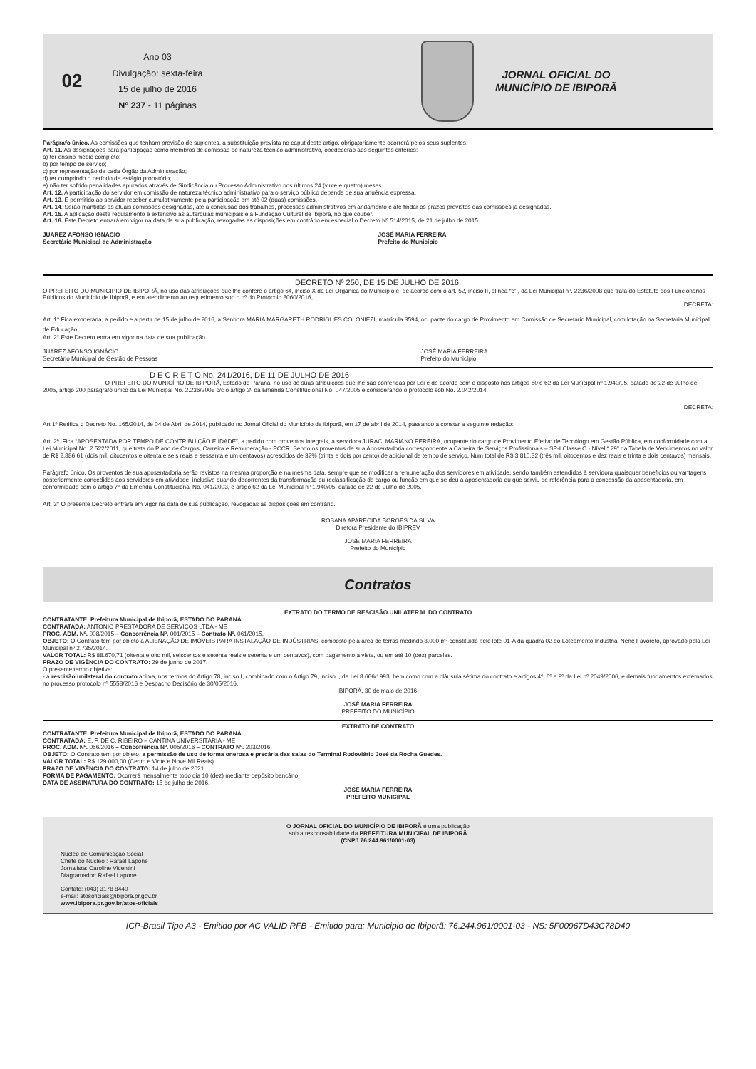02
Ano 03
Divulgação: sexta-feira
15 de julho de 2016
Nº 237 - 11 páginas
JORNAL OFICIAL DO
MUNICÍPIO DE IBIPORÃ
Parágrafo único. As comissões que tenham previsão de suplentes, a substituição prevista no caput deste artigo, obrigatoriamente ocorrerá pelos seus suplentes.
Art. 11. As designações para participação como membros de comissão de natureza técnico administrativo, obedecerão aos seguintes critérios:
a) ter ensino médio completo;
b) por tempo de serviço;
c) por representação de cada Órgão da Administração;
d) ter cumprindo o período de estágio probatório;
e) não ter sofrido penalidades apurados através de Sindicância ou Processo Administrativo nos últimos 24 (vinte e quatro) meses.
Art. 12. A participação do servidor em comissão de natureza técnico administrativo para o serviço público depende de sua anuência expressa.
Art. 13. É permitido ao servidor receber cumulativamente pela participação em até 02 (duas) comissões.
Art. 14. Serão mantidas as atuais comissões designadas, até a conclusão dos trabalhos, processos administrativos em andamento e até findar os prazos previstos das comissões já designadas.
Art. 15. A aplicação deste regulamento é extensivo às autarquias municipais e a Fundação Cultural de Ibiporã, no que couber.
Art. 16. Este Decreto entrará em vigor na data de sua publicação, revogadas as disposições em contrário em especial o Decreto Nº 514/2015, de 21 de julho de 2015.
JUAREZ AFONSO IGNÁCIO
Secretário Municipal de Administração
JOSÉ MARIA FERREIRA
Prefeito do Município
DECRETO Nº 250, DE 15 DE JULHO DE 2016.
O PREFEITO DO MUNICIPIO DE IBIPORÃ, no uso das atribuições que lhe confere o artigo 64, inciso X da Lei Orgânica do Município e, de acordo com o art. 52, inciso II, alínea “c”,, da Lei Municipal nº. 2236/2008 que trata do Estatuto dos Funcionários Públicos do Município de Ibiporã, e em atendimento ao requerimento sob o nº do Protocolo 8060/2016,
DECRETA:
Art. 1° Fica exonerada, a pedido e a partir de 15 de julho de 2016, a Senhora MARIA MARGARETH RODRIGUES COLONIEZI, matrícula 3594, ocupante do cargo de Provimento em Comissão de Secretário Municipal, com lotação na Secretaria Municipal de Educação.
Art. 2° Este Decreto entra em vigor na data de sua publicação.
JUAREZ AFONSO IGNÁCIO
Secretário Municipal de Gestão de Pessoas
JOSÉ MARIA FERREIRA
Prefeito do Município
D E C R E T O No. 241/2016, DE 11 DE JULHO DE 2016
O PREFEITO DO MUNICÍPIO DE IBIPORÃ, Estado do Paraná, no uso de suas atribuições que lhe são conferidas por Lei e de acordo com o disposto nos artigos 60 e 62 da Lei Municipal nº 1.940/05, datado de 22 de Julho de 2005, artigo 200 parágrafo único da Lei Municipal No. 2.236/2008 c/c o artigo 3º da Emenda Constitucional No. 047/2005 e considerando o protocolo sob No. 2.042/2014,
DECRETA:
Art.1º Retifica o Decreto No. 165/2014, de 04 de Abril de 2014, publicado no Jornal Oficial do Município de Ibiporã, em 17 de abril de 2014, passando a constar a seguinte redação:
Art. 2º. Fica “APOSENTADA POR TEMPO DE CONTRIBUIÇÃO E IDADE”, a pedido com proventos integrais, a servidora JURACI MARIANO PEREIRA, ocupante do cargo de Provimento Efetivo de Tecnólogo em Gestão Pública, em conformidade com a Lei Municipal No. 2.522/2011, que trata do Plano de Cargos, Carreira e Remuneração - PCCR. Sendo os proventos de sua Aposentadoria correspondente a Carreira de Serviços Profissionais – SP-I Classe C - Nível “ 29” da Tabela de Vencimentos no valor de R$ 2.886,61 (dois mil, oitocentos e oitenta e seis reais e sessenta e um centavos) acrescidos de 32% (trinta e dois por cento) de adicional de tempo de serviço. Num total de R$ 3.810,32 (três mil, oitocentos e dez reais e trinta e dois centavos) mensais.
Parágrafo único. Os proventos de sua aposentadoria serão revistos na mesma proporção e na mesma data, sempre que se modificar a remuneração dos servidores em atividade, sendo também estendidos à servidora quaisquer benefícios ou vantagens posteriormente concedidos aos servidores em atividade, inclusive quando decorrentes da transformação ou reclassificação do cargo ou função em que se deu a aposentadoria ou que serviu de referência para a concessão da aposentadoria, em conformidade com o artigo 7° da Emenda Constitucional No. 041/2003, e artigo 62 da Lei Municipal nº 1.940/05, datado de 22 de Julho de 2005.
Art. 3° O presente Decreto entrará em vigor na data de sua publicação, revogadas as disposições em contrário.
ROSANA APARECIDA BORGES DA SILVA
Diretora Presidente do IBIPREV
JOSÉ MARIA FERREIRA
Prefeito do Município
Contratos
EXTRATO DO TERMO DE RESCISÃO UNILATERAL DO CONTRATO
CONTRATANTE: Prefeitura Municipal de Ibiporã, ESTADO DO PARANÁ.
CONTRATADA: ANTONIO PRESTADORA DE SERVIÇOS LTDA - ME
PROC. ADM. Nº. 008/2015 – Concorrência Nº. 001/2015 – Contrato Nº. 061/2015.
OBJETO: O Contrato tem por objeto a ALIENAÇÃO DE IMÓVEIS PARA INSTALAÇÃO DE INDÚSTRIAS, composto pela área de terras medindo 3.000 m² constituído pelo lote 01-A da quadra 02 do Loteamento Industrial Nenê Favoreto, aprovado pela Lei Municipal nº 2.735/2014.
VALOR TOTAL: R$ 88.670,71 (oitenta e oito mil, seiscentos e setenta reais e setenta e um centavos), com pagamento a vista, ou em até 10 (dez) parcelas.
PRAZO DE VIGÊNCIA DO CONTRATO: 29 de junho de 2017.
O presente termo objetiva:
- a rescisão unilateral do contrato acima, nos termos do Artigo 78, inciso I, combinado com o Artigo 79, inciso I, da Lei 8.666/1993, bem como com a cláusula sétima do contrato e artigos 4º, 6º e 9º da Lei nº 2049/2006, e demais fundamentos externados no processo protocolo nº 5558/2016 e Despacho Decisório de 30/05/2016.
IBIPORÃ, 30 de maio de 2016.
JOSÉ MARIA FERREIRA
PREFEITO DO MUNICÍPIO
EXTRATO DE CONTRATO
CONTRATANTE: Prefeitura Municipal de Ibiporã, ESTADO DO PARANÁ.
CONTRATADA: E. F. DE C. RIBEIRO – CANTINA UNIVERSITÁRIA - ME
PROC. ADM. Nº. 056/2016 – Concorrência Nº. 005/2016 – CONTRATO Nº. 203/2016.
OBJETO: O Contrato tem por objeto, a permissão de uso de forma onerosa e precária das salas do Terminal Rodoviário José da Rocha Guedes.
VALOR TOTAL: R$ 129.000,00 (Cento e Vinte e Nove Mil Reais)
PRAZO DE VIGÊNCIA DO CONTRATO: 14 de julho de 2021.
FORMA DE PAGAMENTO: Ocorrerá mensalmente todo dia 10 (dez) mediante depósito bancário.
DATA DE ASSINATURA DO CONTRATO: 15 de julho de 2016.
JOSÉ MARIA FERREIRA
PREFEITO MUNICIPAL
O JORNAL OFICIAL DO MUNICÍPIO DE IBIPORÃ é uma publicação
sob a responsabilidade da PREFEITURA MUNICIPAL DE IBIPORÃ
(CNPJ 76.244.961/0001-03)
Núcleo de Comunicação Social
Chefe do Núcleo : Rafael Lapone
Jornalista: Caroline Vicentini
Diagramador: Rafael Lapone
Contato: (043) 3178 8440
e-mail: atosoficiais@ibipora.pr.gov.br
www.ibipora.pr.gov.br/atos-oficiais
ICP-Brasil Tipo A3 - Emitido por AC VALID RFB - Emitido para: Municipio de Ibiporã: 76.244.961/0001-03 - NS: 5F00967D43C78D40